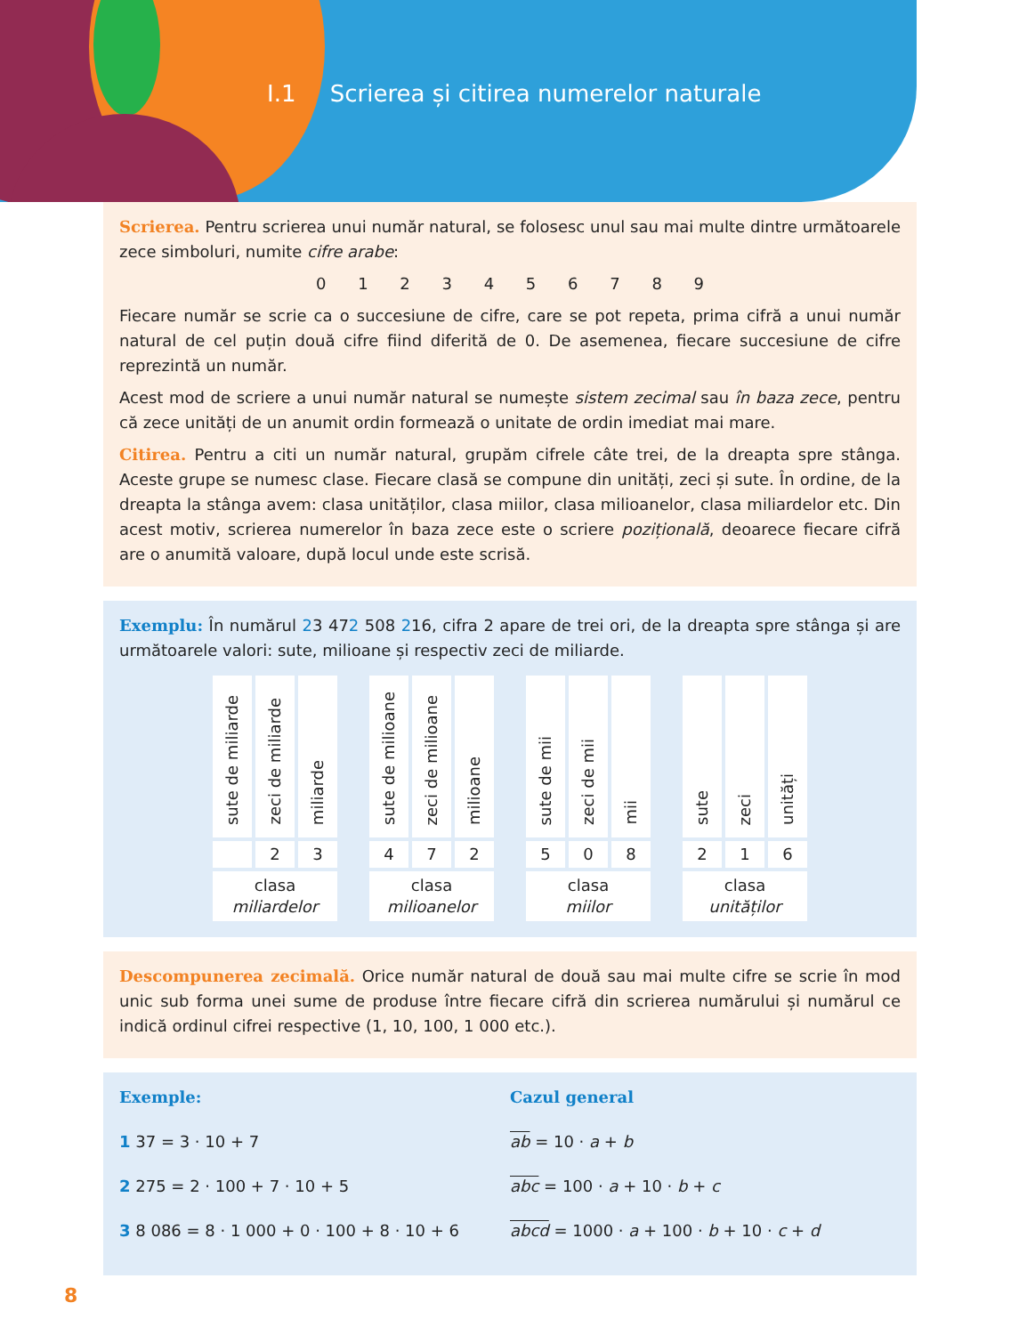I.1 Scrierea și citirea numerelor naturale
Scrierea. Pentru scrierea unui număr natural, se folosesc unul sau mai multe dintre următoarele zece simboluri, numite cifre arabe:
0 1 2 3 4 5 6 7 8 9
Fiecare număr se scrie ca o succesiune de cifre, care se pot repeta, prima cifră a unui număr natural de cel puțin două cifre fiind diferită de 0. De asemenea, fiecare succesiune de cifre reprezintă un număr.
Acest mod de scriere a unui număr natural se numește sistem zecimal sau în baza zece, pentru că zece unități de un anumit ordin formează o unitate de ordin imediat mai mare.
Citirea. Pentru a citi un număr natural, grupăm cifrele câte trei, de la dreapta spre stânga. Aceste grupe se numesc clase. Fiecare clasă se compune din unități, zeci și sute. În ordine, de la dreapta la stânga avem: clasa unităților, clasa miilor, clasa milioanelor, clasa miliardelor etc. Din acest motiv, scrierea numerelor în baza zece este o scriere pozițională, deoarece fiecare cifră are o anumită valoare, după locul unde este scrisă.
Exemplu: În numărul 23 472 508 216, cifra 2 apare de trei ori, de la dreapta spre stânga și are următoarele valori: sute, milioane și respectiv zeci de miliarde.
| sute de miliarde | zeci de miliarde | miliarde | | sute de milioane | zeci de milioane | milioane | | sute de mii | zeci de mii | mii | | sute | zeci | unități |
| | 2 | 3 | | 4 | 7 | 2 | | 5 | 0 | 8 | | 2 | 1 | 6 |
| clasa miliardelor | | | | clasa milioanelor | | | | clasa miilor | | | | clasa unităților | | |
Descompunerea zecimală. Orice număr natural de două sau mai multe cifre se scrie în mod unic sub forma unei sume de produse între fiecare cifră din scrierea numărului și numărul ce indică ordinul cifrei respective (1, 10, 100, 1 000 etc.).
Exemple:
1 37 = 3 · 10 + 7
2 275 = 2 · 100 + 7 · 10 + 5
3 8 086 = 8 · 1 000 + 0 · 100 + 8 · 10 + 6
Cazul general
ab = 10 · a + b
abc = 100 · a + 10 · b + c
abcd = 1000 · a + 100 · b + 10 · c + d
8